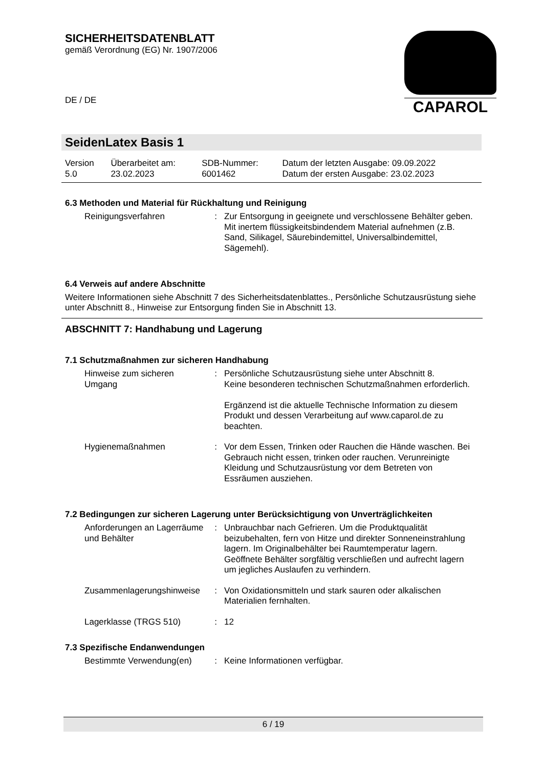SICHERHEITSDATENBLATT
gemäß Verordnung (EG) Nr. 1907/2006
CAPAROL
DE / DE
SeidenLatex Basis 1
| Version 5.0 | Überarbeitet am: 23.02.2023 | SDB-Nummer: 6001462 | Datum der letzten Ausgabe: 09.09.2022 Datum der ersten Ausgabe: 23.02.2023 |
6.3 Methoden und Material für Rückhaltung und Reinigung
| Reinigungsverfahren | : | Zur Entsorgung in geeignete und verschlossene Behälter geben. Mit inertem flüssigkeitsbindendem Material aufnehmen (z.B. Sand, Silikagel, Säurebindemittel, Universalbindemittel, Sägemehl). |
6.4 Verweis auf andere Abschnitte
Weitere Informationen siehe Abschnitt 7 des Sicherheitsdatenblattes., Persönliche Schutzausrüstung siehe unter Abschnitt 8., Hinweise zur Entsorgung finden Sie in Abschnitt 13.
ABSCHNITT 7: Handhabung und Lagerung
7.1 Schutzmaßnahmen zur sicheren Handhabung
| Hinweise zum sicheren Umgang | : | Persönliche Schutzausrüstung siehe unter Abschnitt 8. Keine besonderen technischen Schutzmaßnahmen erforderlich. Ergänzend ist die aktuelle Technische Information zu diesem Produkt und dessen Verarbeitung auf www.caparol.de zu beachten. |
| Hygienemaßnahmen | : | Vor dem Essen, Trinken oder Rauchen die Hände waschen. Bei Gebrauch nicht essen, trinken oder rauchen. Verunreinigte Kleidung und Schutzausrüstung vor dem Betreten von Essräumen ausziehen. |
7.2 Bedingungen zur sicheren Lagerung unter Berücksichtigung von Unverträglichkeiten
| Anforderungen an Lagerräume und Behälter | : | Unbrauchbar nach Gefrieren. Um die Produktqualität beizubehalten, fern von Hitze und direkter Sonneneinstrahlung lagern. Im Originalbehälter bei Raumtemperatur lagern. Geöffnete Behälter sorgfältig verschließen und aufrecht lagern um jegliches Auslaufen zu verhindern. |
| Zusammenlagerungshinweise | : | Von Oxidationsmitteln und stark sauren oder alkalischen Materialien fernhalten. |
| Lagerklasse (TRGS 510) | : | 12 |
7.3 Spezifische Endanwendungen
| Bestimmte Verwendung(en) | : | Keine Informationen verfügbar. |
6 / 19